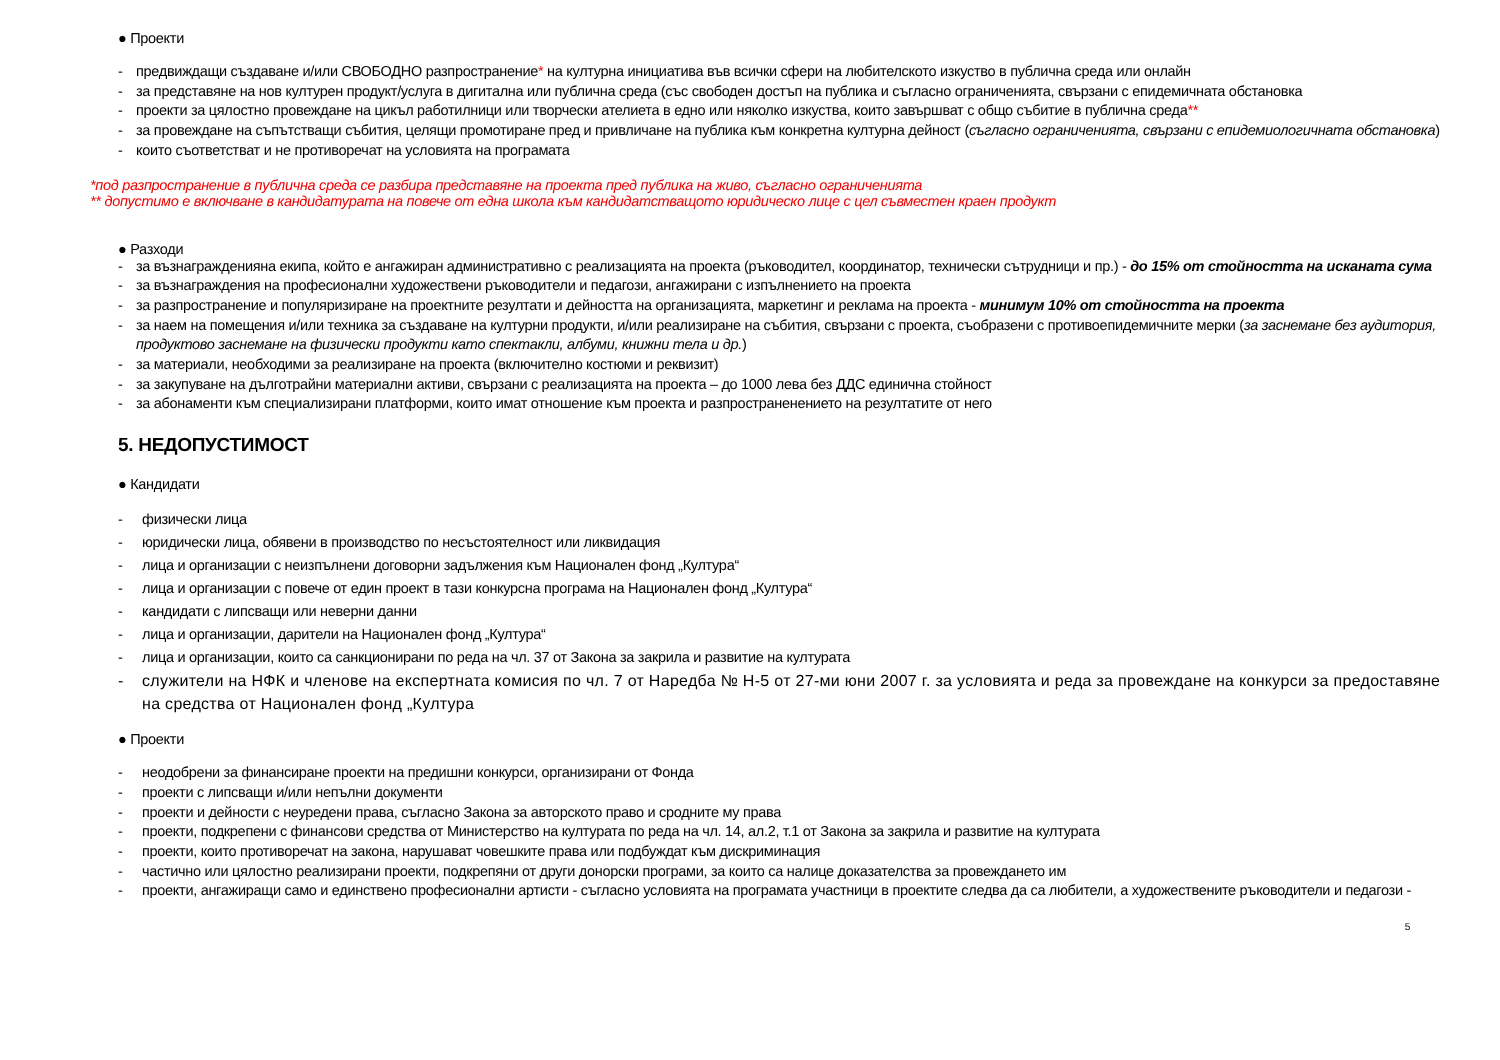● Проекти
- предвиждащи създаване и/или СВОБОДНО разпространение* на културна инициатива във всички сфери на любителското изкуство в публична среда или онлайн
- за представяне на нов културен продукт/услуга в дигитална или публична среда (със свободен достъп на публика и съгласно ограниченията, свързани с епидемичната обстановка
- проекти за цялостно провеждане на цикъл работилници или творчески ателиета в едно или няколко изкуства, които завършват с общо събитие в публична среда**
- за провеждане на съпътстващи събития, целящи промотиране пред и привличане на публика към конкретна културна дейност (съгласно ограниченията, свързани с епидемиологичната обстановка)
- които съответстват и не противоречат на условията на програмата
*под разпространение в публична среда се разбира представяне на проекта пред публика на живо, съгласно ограниченията
** допустимо е включване в кандидатурата на повече от една школа към кандидатстващото юридическо лице с цел съвместен краен продукт
● Разходи
- за възнагражденияна екипа, който е ангажиран административно с реализацията на проекта (ръководител, координатор, технически сътрудници и пр.) - до 15% от стойността на исканата сума
- за възнаграждения на професионални художествени ръководители и педагози, ангажирани с изпълнението на проекта
- за разпространение и популяризиране на проектните резултати и дейността на организацията, маркетинг и реклама на проекта - минимум 10% от стойността на проекта
- за наем на помещения и/или техника за създаване на културни продукти, и/или реализиране на събития, свързани с проекта, съобразени с противоепидемичните мерки (за заснемане без аудитория, продуктово заснемане на физически продукти като спектакли, албуми, книжни тела и др.)
- за материали, необходими за реализиране на проекта (включително костюми и реквизит)
- за закупуване на дълготрайни материални активи, свързани с реализацията на проекта – до 1000 лева без ДДС единична стойност
- за абонаменти към специализирани платформи, които имат отношение към проекта и разпространенението на резултатите от него
5. НЕДОПУСТИМОСТ
● Кандидати
- физически лица
- юридически лица, обявени в производство по несъстоятелност или ликвидация
- лица и организации с неизпълнени договорни задължения към Национален фонд „Култура“
- лица и организации с повече от един проект в тази конкурсна програма на Национален фонд „Култура“
- кандидати с липсващи или неверни данни
- лица и организации, дарители на Национален фонд „Култура“
- лица и организации, които са санкционирани по реда на чл. 37 от Закона за закрила и развитие на културата
- служители на НФК и членове на експертната комисия по чл. 7 от Наредба № Н-5 от 27-ми юни 2007 г. за условията и реда за провеждане на конкурси за предоставяне на средства от Национален фонд „Култура
● Проекти
- неодобрени за финансиране проекти на предишни конкурси, организирани от Фонда
- проекти с липсващи и/или непълни документи
- проекти и дейности с неуредени права, съгласно Закона за авторското право и сродните му права
- проекти, подкрепени с финансови средства от Министерство на културата по реда на чл. 14, ал.2, т.1 от Закона за закрила и развитие на културата
- проекти, които противоречат на закона, нарушават човешките права или подбуждат към дискриминация
- частично или цялостно реализирани проекти, подкрепяни от други донорски програми, за които са налице доказателства за провеждането им
- проекти, ангажиращи само и единствено професионални артисти - съгласно условията на програмата участници в проектите следва да са любители, а художествените ръководители и педагози -
5